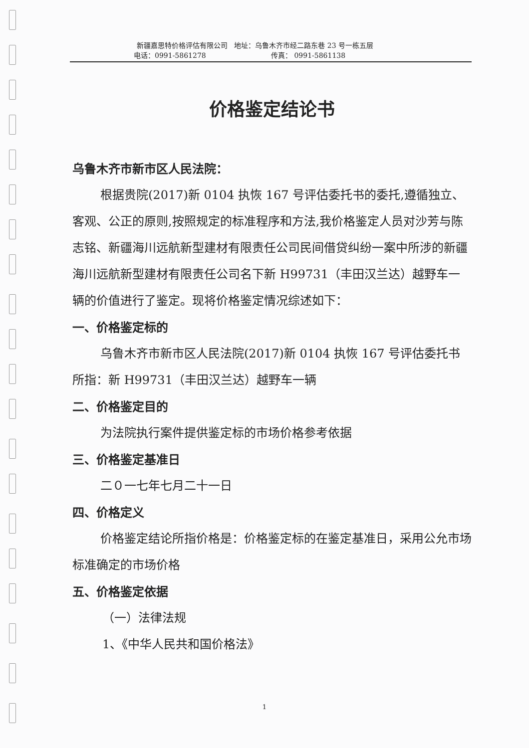新疆嘉思特价格评估有限公司 地址：乌鲁木齐市经二路东巷 23 号一栋五层
电话：0991-5861278 传真： 0991-5861138
价格鉴定结论书
乌鲁木齐市新市区人民法院：
根据贵院(2017)新 0104 执恢 167 号评估委托书的委托,遵循独立、客观、公正的原则,按照规定的标准程序和方法,我价格鉴定人员对沙芳与陈志铭、新疆海川远航新型建材有限责任公司民间借贷纠纷一案中所涉的新疆海川远航新型建材有限责任公司名下新 H99731（丰田汉兰达）越野车一辆的价值进行了鉴定。现将价格鉴定情况综述如下：
一、价格鉴定标的
乌鲁木齐市新市区人民法院(2017)新 0104 执恢 167 号评估委托书所指：新 H99731（丰田汉兰达）越野车一辆
二、价格鉴定目的
为法院执行案件提供鉴定标的市场价格参考依据
三、价格鉴定基准日
二０一七年七月二十一日
四、价格定义
价格鉴定结论所指价格是：价格鉴定标的在鉴定基准日，采用公允市场标准确定的市场价格
五、价格鉴定依据
（一）法律法规
1、《中华人民共和国价格法》
1